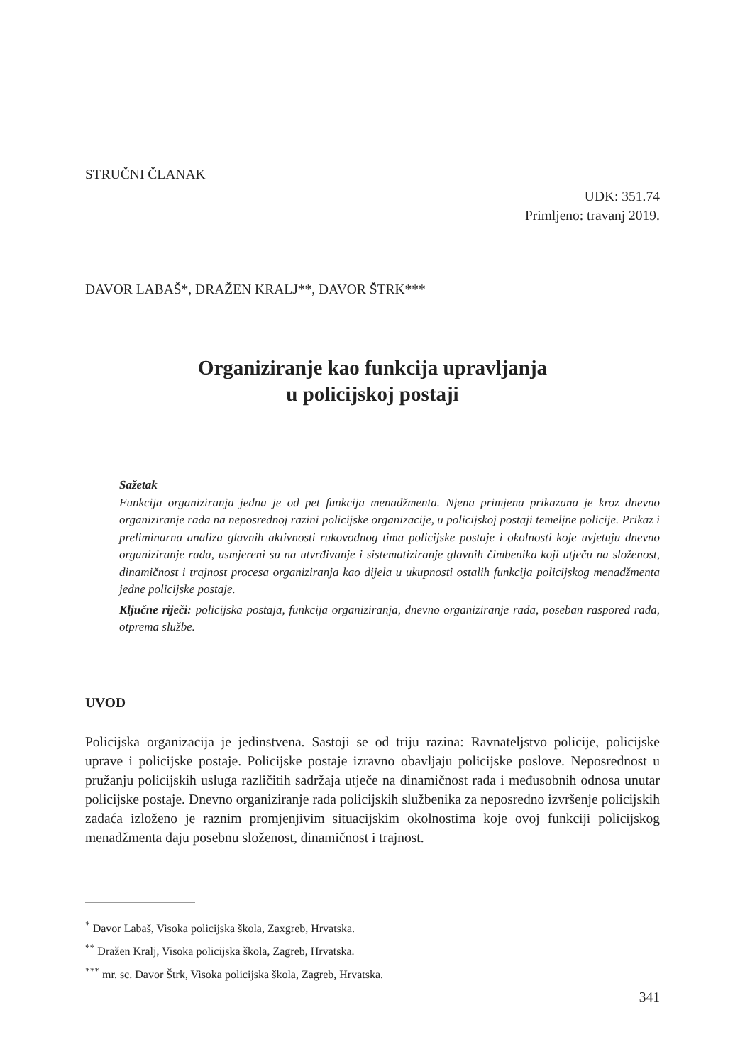STRUČNI ČLANAK
UDK: 351.74
Primljeno: travanj 2019.
DAVOR LABAŠ*, DRAŽEN KRALJ**, DAVOR ŠTRK***
Organiziranje kao funkcija upravljanja
u policijskoj postaji
Sažetak
Funkcija organiziranja jedna je od pet funkcija menadžmenta. Njena primjena prikazana je kroz dnevno organiziranje rada na neposrednoj razini policijske organizacije, u policijskoj postaji temeljne policije. Prikaz i preliminarna analiza glavnih aktivnosti rukovodnog tima policijske postaje i okolnosti koje uvjetuju dnevno organiziranje rada, usmjereni su na utvrđivanje i sistematiziranje glavnih čimbenika koji utječu na složenost, dinamičnost i trajnost procesa organiziranja kao dijela u ukupnosti ostalih funkcija policijskog menadžmenta jedne policijske postaje.
Ključne riječi: policijska postaja, funkcija organiziranja, dnevno organiziranje rada, poseban raspored rada, otprema službe.
UVOD
Policijska organizacija je jedinstvena. Sastoji se od triju razina: Ravnateljstvo policije, policijske uprave i policijske postaje. Policijske postaje izravno obavljaju policijske poslove. Neposrednost u pružanju policijskih usluga različitih sadržaja utječe na dinamičnost rada i međusobnih odnosa unutar policijske postaje. Dnevno organiziranje rada policijskih službenika za neposredno izvršenje policijskih zadaća izloženo je raznim promjenjivim situacijskim okolnostima koje ovoj funkciji policijskog menadžmenta daju posebnu složenost, dinamičnost i trajnost.
<sup>*</sup> Davor Labaš, Visoka policijska škola, Zaxgreb, Hrvatska.
<sup>**</sup> Dražen Kralj, Visoka policijska škola, Zagreb, Hrvatska.
<sup>***</sup> mr. sc. Davor Štrk, Visoka policijska škola, Zagreb, Hrvatska.
341